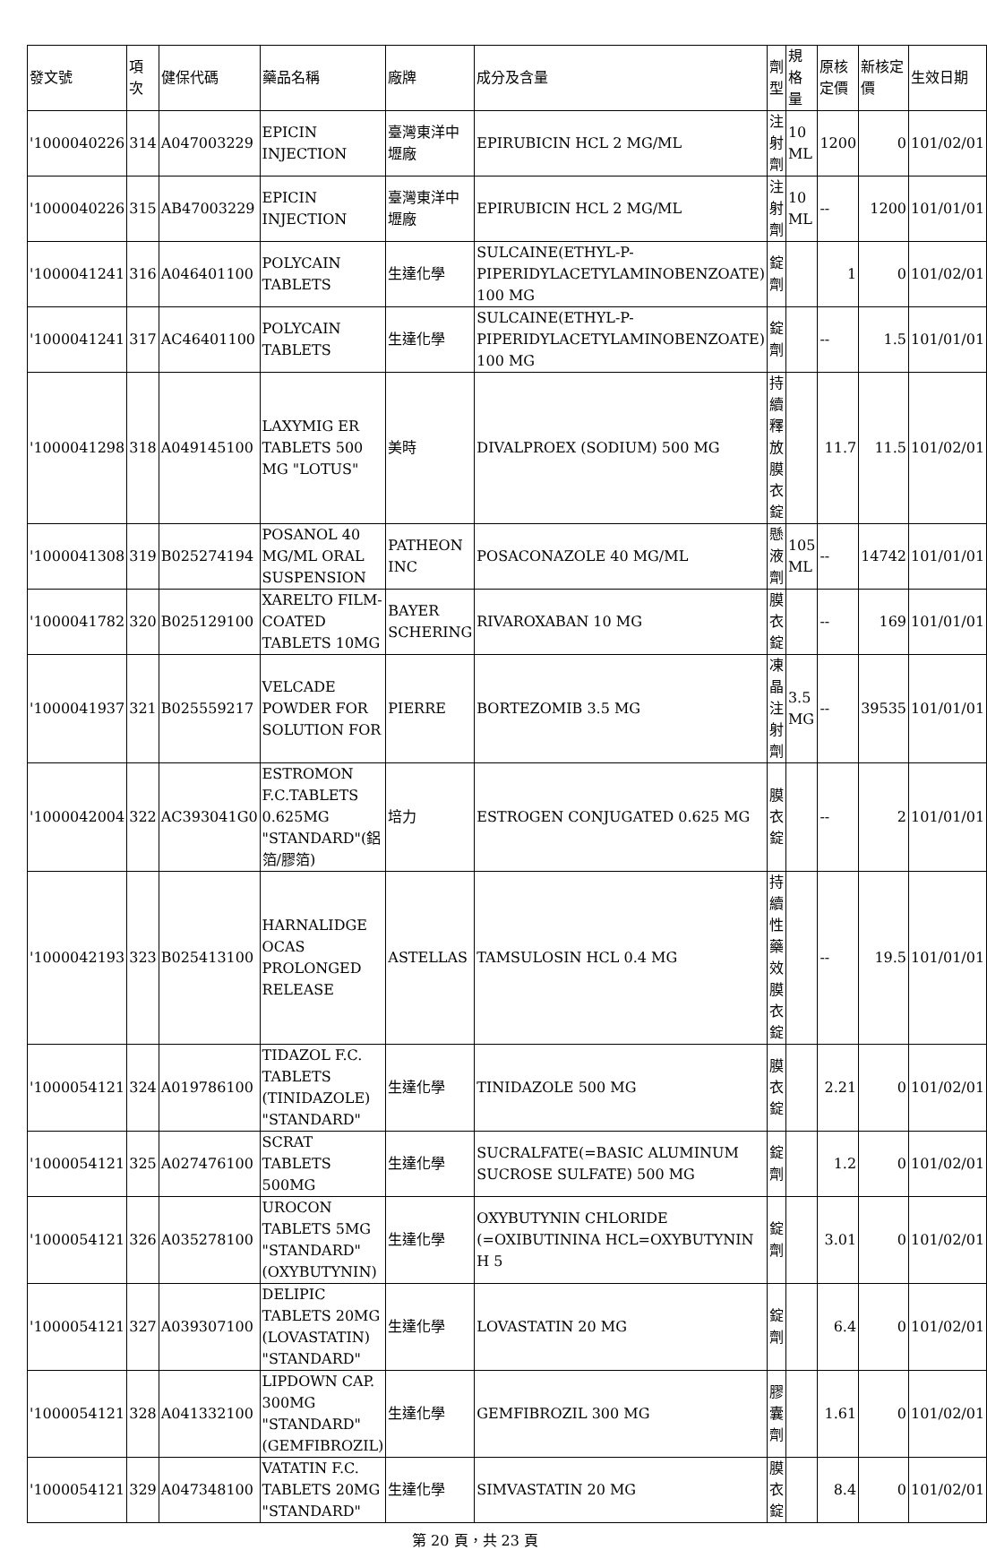| 發文號 | 項次 | 健保代碼 | 藥品名稱 | 廠牌 | 成分及含量 | 劑型 | 規格量 | 原核定價 | 新核定價 | 生效日期 |
| --- | --- | --- | --- | --- | --- | --- | --- | --- | --- | --- |
| '1000040226 | 314 | A047003229 | EPICIN INJECTION | 臺灣東洋中壢廠 | EPIRUBICIN HCL 2 MG/ML | 注射劑 | 10 ML | 1200 | 0 | 101/02/01 |
| '1000040226 | 315 | AB47003229 | EPICIN INJECTION | 臺灣東洋中壢廠 | EPIRUBICIN HCL 2 MG/ML | 注射劑 | 10 ML | -- | 1200 | 101/01/01 |
| '1000041241 | 316 | A046401100 | POLYCAIN TABLETS | 生達化學 | SULCAINE(ETHYL-P-PIPERIDYLACETYLAMINOBENZOATE) 100 MG | 錠劑 | | 1 | 0 | 101/02/01 |
| '1000041241 | 317 | AC46401100 | POLYCAIN TABLETS | 生達化學 | SULCAINE(ETHYL-P-PIPERIDYLACETYLAMINOBENZOATE) 100 MG | 錠劑 | | -- | 1.5 | 101/01/01 |
| '1000041298 | 318 | A049145100 | LAXYMIG ER TABLETS 500 MG "LOTUS" | 美時 | DIVALPROEX (SODIUM) 500 MG | 持續釋放膜衣錠 | | 11.7 | 11.5 | 101/02/01 |
| '1000041308 | 319 | B025274194 | POSANOL 40 MG/ML ORAL SUSPENSION | PATHEON INC | POSACONAZOLE 40 MG/ML | 懸液劑 | 105 ML | -- | 14742 | 101/01/01 |
| '1000041782 | 320 | B025129100 | XARELTO FILM-COATED TABLETS 10MG | BAYER SCHERING | RIVAROXABAN 10 MG | 膜衣錠 | | -- | 169 | 101/01/01 |
| '1000041937 | 321 | B025559217 | VELCADE POWDER FOR SOLUTION FOR | PIERRE | BORTEZOMIB 3.5 MG | 凍晶注射劑 | 3.5 MG | -- | 39535 | 101/01/01 |
| '1000042004 | 322 | AC393041G0 | ESTROMON F.C.TABLETS 0.625MG "STANDARD"(鋁箔/膠箔) | 培力 | ESTROGEN CONJUGATED 0.625 MG | 膜衣錠 | | -- | 2 | 101/01/01 |
| '1000042193 | 323 | B025413100 | HARNALIDGE OCAS PROLONGED RELEASE | ASTELLAS | TAMSULOSIN HCL 0.4 MG | 持續性藥效膜衣錠 | | -- | 19.5 | 101/01/01 |
| '1000054121 | 324 | A019786100 | TIDAZOL F.C. TABLETS (TINIDAZOLE) "STANDARD" | 生達化學 | TINIDAZOLE 500 MG | 膜衣錠 | | 2.21 | 0 | 101/02/01 |
| '1000054121 | 325 | A027476100 | SCRAT TABLETS 500MG | 生達化學 | SUCRALFATE(=BASIC ALUMINUM SUCROSE SULFATE) 500 MG | 錠劑 | | 1.2 | 0 | 101/02/01 |
| '1000054121 | 326 | A035278100 | UROCON TABLETS 5MG "STANDARD" (OXYBUTYNIN) | 生達化學 | OXYBUTYNIN CHLORIDE (=OXIBUTININA HCL=OXYBUTYNIN H 5 | 錠劑 | | 3.01 | 0 | 101/02/01 |
| '1000054121 | 327 | A039307100 | DELIPIC TABLETS 20MG (LOVASTATIN) "STANDARD" | 生達化學 | LOVASTATIN 20 MG | 錠劑 | | 6.4 | 0 | 101/02/01 |
| '1000054121 | 328 | A041332100 | LIPDOWN CAP. 300MG "STANDARD" (GEMFIBROZIL) | 生達化學 | GEMFIBROZIL 300 MG | 膠囊劑 | | 1.61 | 0 | 101/02/01 |
| '1000054121 | 329 | A047348100 | VATATIN F.C. TABLETS 20MG "STANDARD" | 生達化學 | SIMVASTATIN 20 MG | 膜衣錠 | | 8.4 | 0 | 101/02/01 |
第 20 頁，共 23 頁